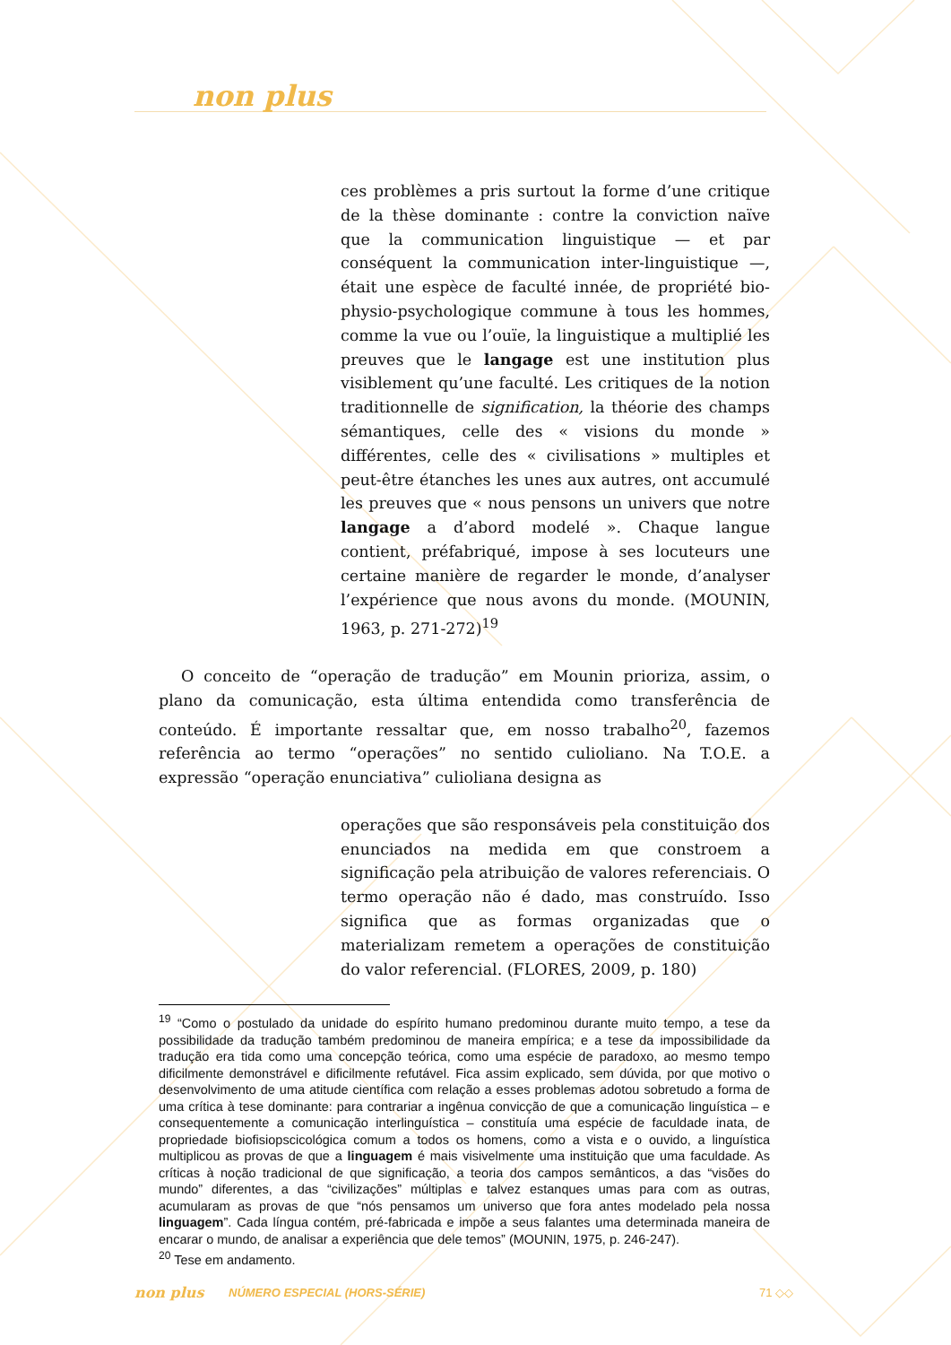non plus
ces problèmes a pris surtout la forme d’une critique de la thèse dominante : contre la conviction naïve que la communication linguistique — et par conséquent la communication inter-linguistique —, était une espèce de faculté innée, de propriété bio-physio-psychologique commune à tous les hommes, comme la vue ou l’ouïe, la linguistique a multiplié les preuves que le langage est une institution plus visiblement qu’une faculté. Les critiques de la notion traditionnelle de signification, la théorie des champs sémantiques, celle des « visions du monde » différentes, celle des « civilisations » multiples et peut-être étanches les unes aux autres, ont accumulé les preuves que « nous pensons un univers que notre langage a d’abord modelé ». Chaque langue contient, préfabriqué, impose à ses locuteurs une certaine manière de regarder le monde, d’analyser l’expérience que nous avons du monde. (MOUNIN, 1963, p. 271-272)<sup>19</sup>
O conceito de “operação de tradução” em Mounin prioriza, assim, o plano da comunicação, esta última entendida como transferência de conteúdo. É importante ressaltar que, em nosso trabalho<sup>20</sup>, fazemos referência ao termo “operações” no sentido culioliano. Na T.O.E. a expressão “operação enunciativa” culioliana designa as
operações que são responsáveis pela constituição dos enunciados na medida em que constroem a significação pela atribuição de valores referenciais. O termo operação não é dado, mas construído. Isso significa que as formas organizadas que o materializam remetem a operações de constituição do valor referencial. (FLORES, 2009, p. 180)
<sup>19</sup> “Como o postulado da unidade do espírito humano predominou durante muito tempo, a tese da possibilidade da tradução também predominou de maneira empírica; e a tese da impossibilidade da tradução era tida como uma concepção teórica, como uma espécie de paradoxo, ao mesmo tempo dificilmente demonstrável e dificilmente refutável. Fica assim explicado, sem dúvida, por que motivo o desenvolvimento de uma atitude científica com relação a esses problemas adotou sobretudo a forma de uma crítica à tese dominante: para contrariar a ingênua convicção de que a comunicação linguística – e consequentemente a comunicação interlinguística – constituía uma espécie de faculdade inata, de propriedade biofisiopscicológica comum a todos os homens, como a vista e o ouvido, a linguística multiplicou as provas de que a linguagem é mais visivelmente uma instituição que uma faculdade. As críticas à noção tradicional de que significação, a teoria dos campos semânticos, a das “visões do mundo” diferentes, a das “civilizações” múltiplas e talvez estanques umas para com as outras, acumularam as provas de que “nós pensamos um universo que fora antes modelado pela nossa linguagem”. Cada língua contém, pré-fabricada e impõe a seus falantes uma determinada maneira de encarar o mundo, de analisar a experiência que dele temos” (MOUNIN, 1975, p. 246-247).
<sup>20</sup> Tese em andamento.
non plus NÚMERO ESPECIAL (HORS-SÉRIE) 71 ◇◇